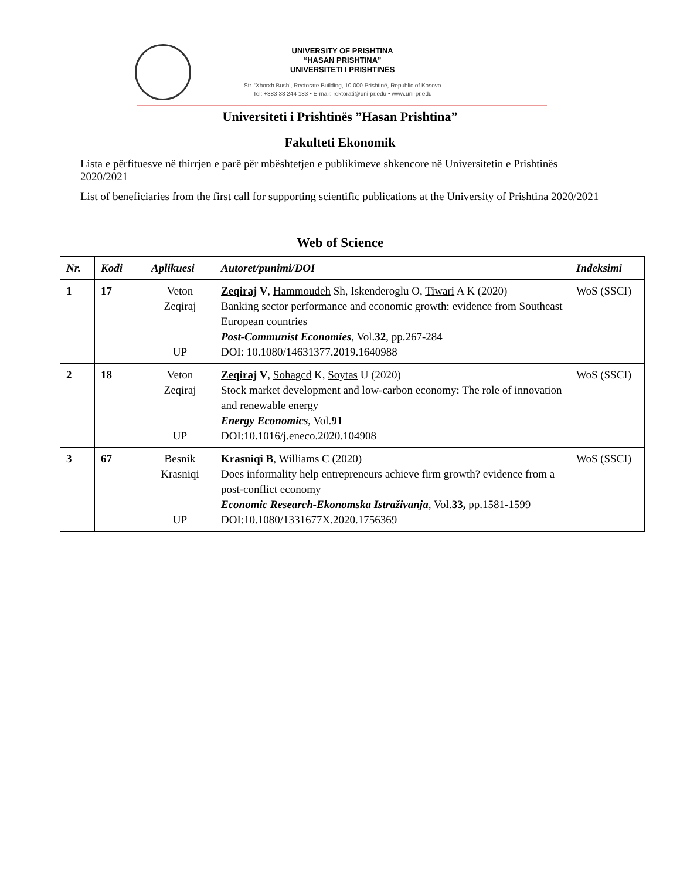UNIVERSITY OF PRISHTINA
“HASAN PRISHTINA”
UNIVERSITETI I PRISHTINËS
Str. ‘Xhorxh Bush’, Rectorate Building, 10 000 Prishtinë, Republic of Kosovo
Tel: +383 38 244 183 • E-mail: rektorati@uni-pr.edu • www.uni-pr.edu
Universiteti i Prishtinës ”Hasan Prishtina”
Fakulteti Ekonomik
Lista e përfituesve në thirrjen e parë për mbështetjen e publikimeve shkencore në Universitetin e Prishtinës 2020/2021
List of beneficiaries from the first call for supporting scientific publications at the University of Prishtina 2020/2021
Web of Science
| Nr. | Kodi | Aplikuesi | Autoret/punimi/DOI | Indeksimi |
| --- | --- | --- | --- | --- |
| 1 | 17 | Veton Zeqiraj UP | Zeqiraj V , Hammoudeh Sh, Iskenderoglu O, Tiwari A K (2020) Banking sector performance and economic growth: evidence from Southeast European countries Post-Communist Economies , Vol. 32 , pp.267-284 DOI: 10.1080/14631377.2019.1640988 | WoS (SSCI) |
| 2 | 18 | Veton Zeqiraj UP | Zeqiraj V , Sohagcd K, Soytas U (2020) Stock market development and low-carbon economy: The role of innovation and renewable energy Energy Economics , Vol. 91 DOI:10.1016/j.eneco.2020.104908 | WoS (SSCI) |
| 3 | 67 | Besnik Krasniqi UP | Krasniqi B , Williams C (2020) Does informality help entrepreneurs achieve firm growth? evidence from a post-conflict economy Economic Research-Ekonomska Istraživanja , Vol. 33, pp.1581-1599 DOI:10.1080/1331677X.2020.1756369 | WoS (SSCI) |